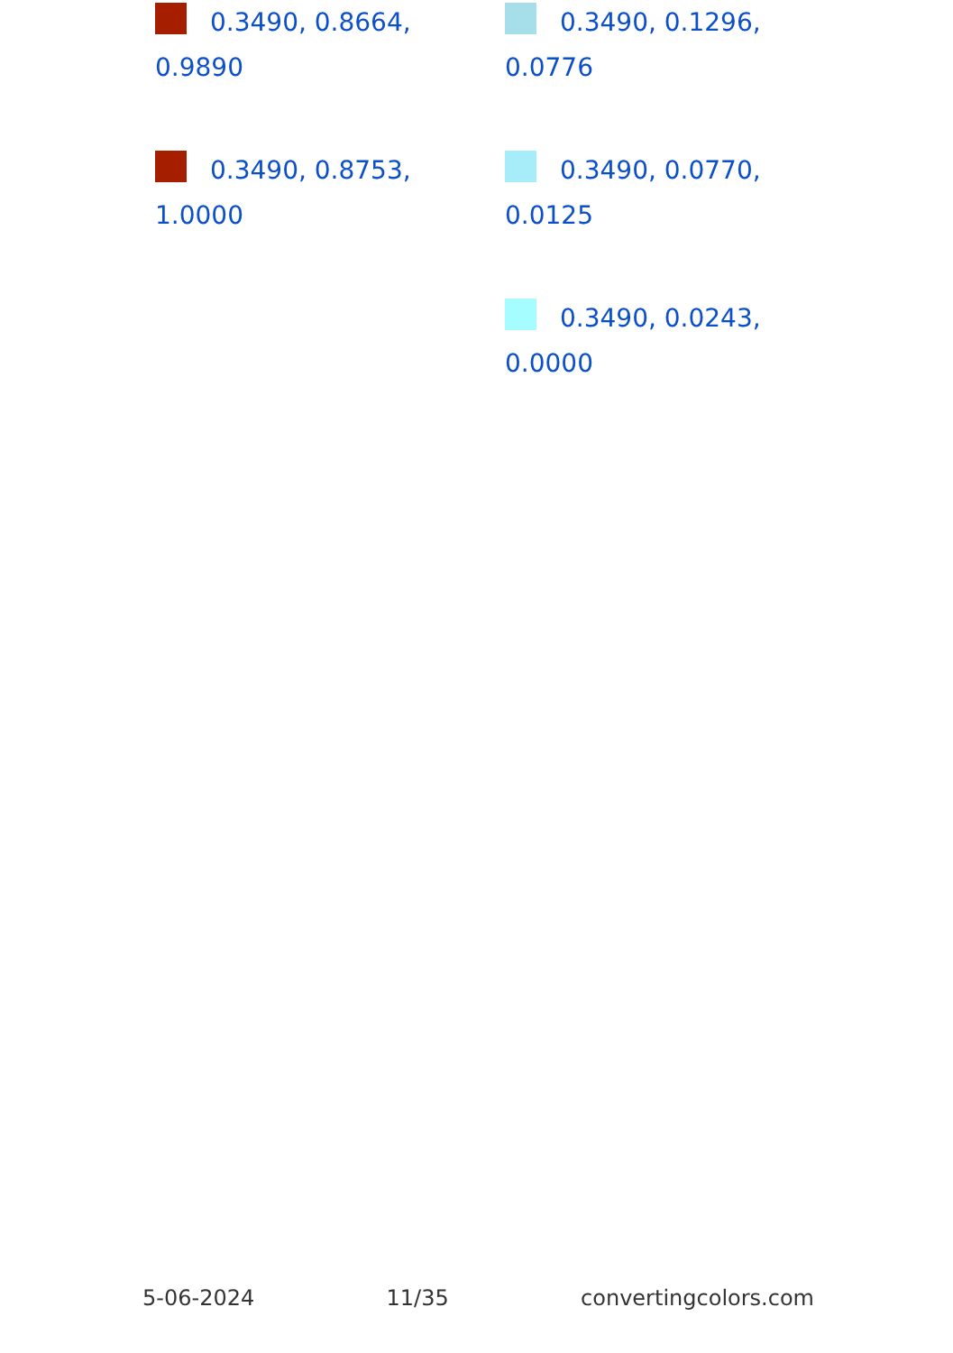0.3490, 0.8664, 0.9890
0.3490, 0.1296, 0.0776
0.3490, 0.8753, 1.0000
0.3490, 0.0770, 0.0125
0.3490, 0.0243, 0.0000
5-06-2024 11/35 convertingcolors.com